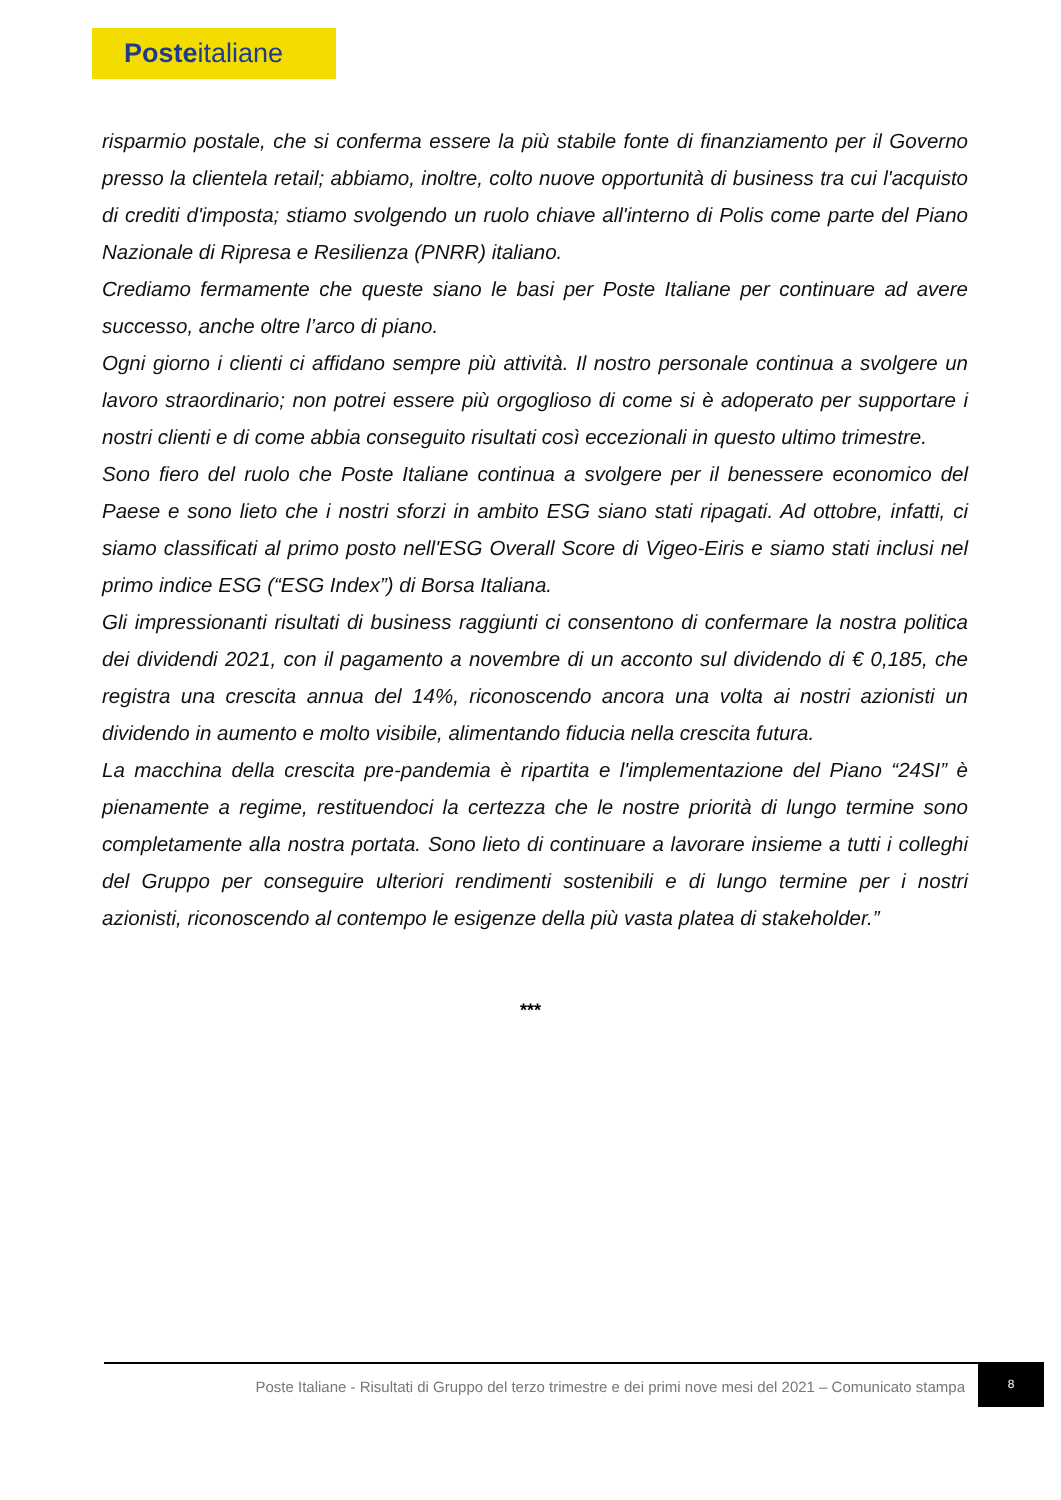Posteitaliane
risparmio postale, che si conferma essere la più stabile fonte di finanziamento per il Governo presso la clientela retail; abbiamo, inoltre, colto nuove opportunità di business tra cui l'acquisto di crediti d'imposta; stiamo svolgendo un ruolo chiave all'interno di Polis come parte del Piano Nazionale di Ripresa e Resilienza (PNRR) italiano.
Crediamo fermamente che queste siano le basi per Poste Italiane per continuare ad avere successo, anche oltre l’arco di piano.
Ogni giorno i clienti ci affidano sempre più attività. Il nostro personale continua a svolgere un lavoro straordinario; non potrei essere più orgoglioso di come si è adoperato per supportare i nostri clienti e di come abbia conseguito risultati così eccezionali in questo ultimo trimestre.
Sono fiero del ruolo che Poste Italiane continua a svolgere per il benessere economico del Paese e sono lieto che i nostri sforzi in ambito ESG siano stati ripagati. Ad ottobre, infatti, ci siamo classificati al primo posto nell'ESG Overall Score di Vigeo-Eiris e siamo stati inclusi nel primo indice ESG (“ESG Index”) di Borsa Italiana.
Gli impressionanti risultati di business raggiunti ci consentono di confermare la nostra politica dei dividendi 2021, con il pagamento a novembre di un acconto sul dividendo di € 0,185, che registra una crescita annua del 14%, riconoscendo ancora una volta ai nostri azionisti un dividendo in aumento e molto visibile, alimentando fiducia nella crescita futura.
La macchina della crescita pre-pandemia è ripartita e l'implementazione del Piano “24SI” è pienamente a regime, restituendoci la certezza che le nostre priorità di lungo termine sono completamente alla nostra portata. Sono lieto di continuare a lavorare insieme a tutti i colleghi del Gruppo per conseguire ulteriori rendimenti sostenibili e di lungo termine per i nostri azionisti, riconoscendo al contempo le esigenze della più vasta platea di stakeholder.”
***
Poste Italiane - Risultati di Gruppo del terzo trimestre e dei primi nove mesi del 2021 – Comunicato stampa
8